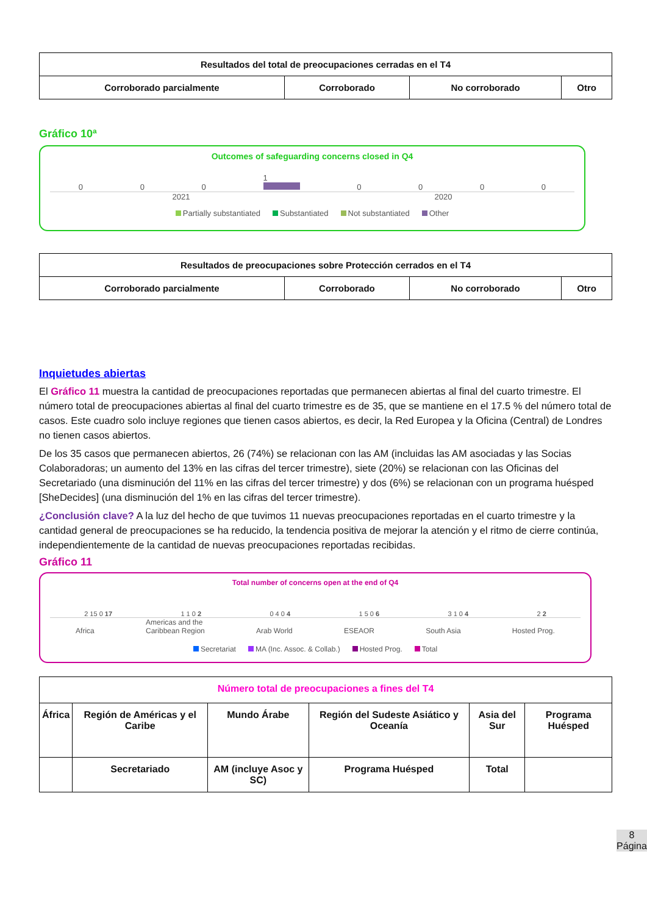| Resultados del total de preocupaciones cerradas en el T4 | | | |
| --- | --- | --- | --- |
| Corroborado parcialmente | Corroborado | No corroborado | Otro |
Gráfico 10ª
Outcomes of safeguarding concerns closed in Q4
0001
0000
2021 2020
Partially substantiated Substantiated Not substantiated Other
| Resultados de preocupaciones sobre Protección cerrados en el T4 | | | |
| --- | --- | --- | --- |
| Corroborado parcialmente | Corroborado | No corroborado | Otro |
Inquietudes abiertas
El Gráfico 11 muestra la cantidad de preocupaciones reportadas que permanecen abiertas al final del cuarto trimestre. El número total de preocupaciones abiertas al final del cuarto trimestre es de 35, que se mantiene en el 17.5 % del número total de casos. Este cuadro solo incluye regiones que tienen casos abiertos, es decir, la Red Europea y la Oficina (Central) de Londres no tienen casos abiertos.
De los 35 casos que permanecen abiertos, 26 (74%) se relacionan con las AM (incluidas las AM asociadas y las Socias Colaboradoras; un aumento del 13% en las cifras del tercer trimestre), siete (20%) se relacionan con las Oficinas del Secretariado (una disminución del 11% en las cifras del tercer trimestre) y dos (6%) se relacionan con un programa huésped [SheDecides] (una disminución del 1% en las cifras del tercer trimestre).
¿Conclusión clave? A la luz del hecho de que tuvimos 11 nuevas preocupaciones reportadas en el cuarto trimestre y la cantidad general de preocupaciones se ha reducido, la tendencia positiva de mejorar la atención y el ritmo de cierre continúa, independientemente de la cantidad de nuevas preocupaciones reportadas recibidas.
Gráfico 11
Total number of concerns open at the end of Q4
2 15 0 17 1 1 0 2 0 4 0 4 1 5 0 6 3 1 0 4 2 2
Africa Americas and the
Caribbean Region Arab World ESEAOR South Asia Hosted Prog.
Secretariat MA (Inc. Assoc. & Collab.) Hosted Prog. Total
| Número total de preocupaciones a fines del T4 | | | | | |
| --- | --- | --- | --- | --- | --- |
| África | Región de Américas y el Caribe | Mundo Árabe | Región del Sudeste Asiático y Oceanía | Asia del Sur | Programa Huésped |
| | Secretariado | AM (incluye Asoc y SC) | Programa Huésped | Total | |
8
Página